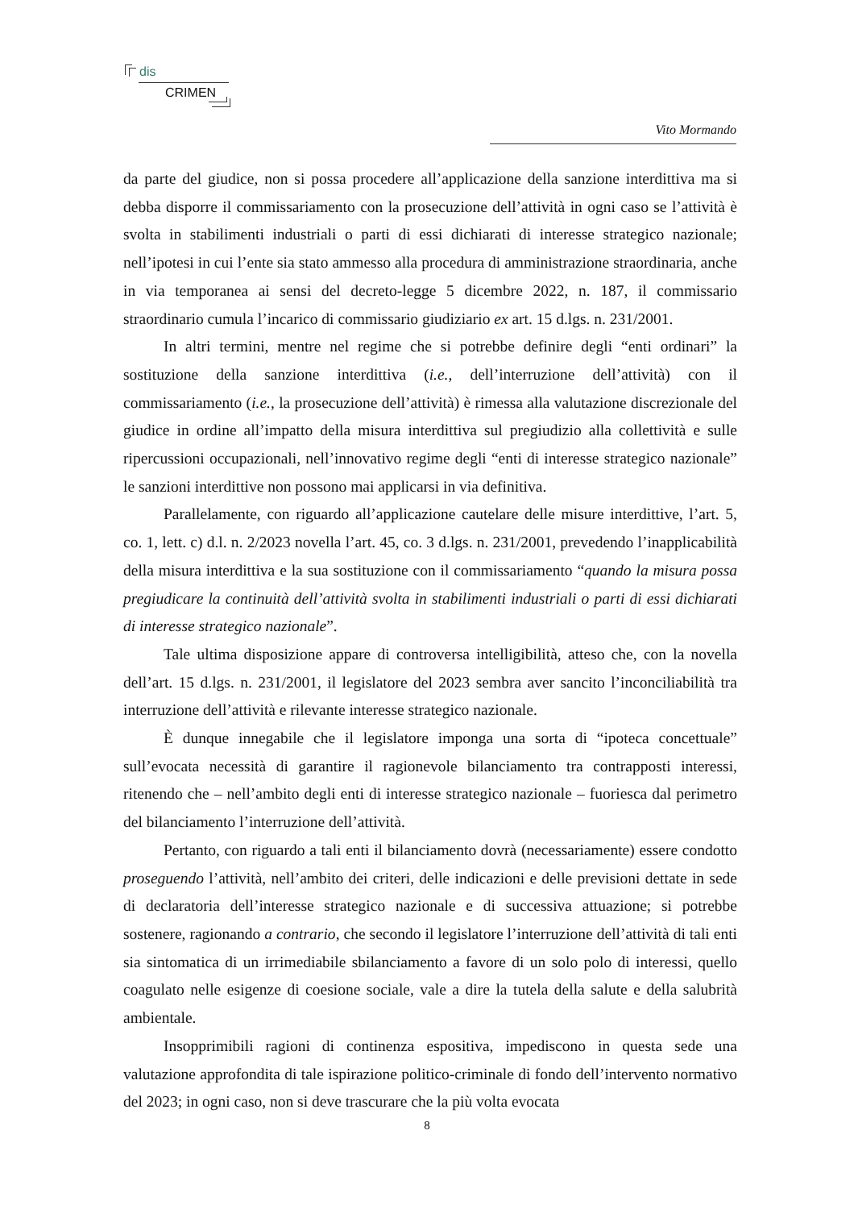dis
CRIMEN
Vito Mormando
da parte del giudice, non si possa procedere all’applicazione della sanzione interdittiva ma si debba disporre il commissariamento con la prosecuzione dell’attività in ogni caso se l’attività è svolta in stabilimenti industriali o parti di essi dichiarati di interesse strategico nazionale; nell’ipotesi in cui l’ente sia stato ammesso alla procedura di amministrazione straordinaria, anche in via temporanea ai sensi del decreto-legge 5 dicembre 2022, n. 187, il commissario straordinario cumula l’incarico di commissario giudiziario ex art. 15 d.lgs. n. 231/2001.
In altri termini, mentre nel regime che si potrebbe definire degli “enti ordinari” la sostituzione della sanzione interdittiva (i.e., dell’interruzione dell’attività) con il commissariamento (i.e., la prosecuzione dell’attività) è rimessa alla valutazione discrezionale del giudice in ordine all’impatto della misura interdittiva sul pregiudizio alla collettività e sulle ripercussioni occupazionali, nell’innovativo regime degli “enti di interesse strategico nazionale” le sanzioni interdittive non possono mai applicarsi in via definitiva.
Parallelamente, con riguardo all’applicazione cautelare delle misure interdittive, l’art. 5, co. 1, lett. c) d.l. n. 2/2023 novella l’art. 45, co. 3 d.lgs. n. 231/2001, prevedendo l’inapplicabilità della misura interdittiva e la sua sostituzione con il commissariamento “quando la misura possa pregiudicare la continuità dell’attività svolta in stabilimenti industriali o parti di essi dichiarati di interesse strategico nazionale”.
Tale ultima disposizione appare di controversa intelligibilità, atteso che, con la novella dell’art. 15 d.lgs. n. 231/2001, il legislatore del 2023 sembra aver sancito l’inconciliabilità tra interruzione dell’attività e rilevante interesse strategico nazionale.
È dunque innegabile che il legislatore imponga una sorta di “ipoteca concettuale” sull’evocata necessità di garantire il ragionevole bilanciamento tra contrapposti interessi, ritenendo che – nell’ambito degli enti di interesse strategico nazionale – fuoriesca dal perimetro del bilanciamento l’interruzione dell’attività.
Pertanto, con riguardo a tali enti il bilanciamento dovrà (necessariamente) essere condotto proseguendo l’attività, nell’ambito dei criteri, delle indicazioni e delle previsioni dettate in sede di declaratoria dell’interesse strategico nazionale e di successiva attuazione; si potrebbe sostenere, ragionando a contrario, che secondo il legislatore l’interruzione dell’attività di tali enti sia sintomatica di un irrimediabile sbilanciamento a favore di un solo polo di interessi, quello coagulato nelle esigenze di coesione sociale, vale a dire la tutela della salute e della salubrità ambientale.
Insopprimibili ragioni di continenza espositiva, impediscono in questa sede una valutazione approfondita di tale ispirazione politico-criminale di fondo dell’intervento normativo del 2023; in ogni caso, non si deve trascurare che la più volta evocata
8